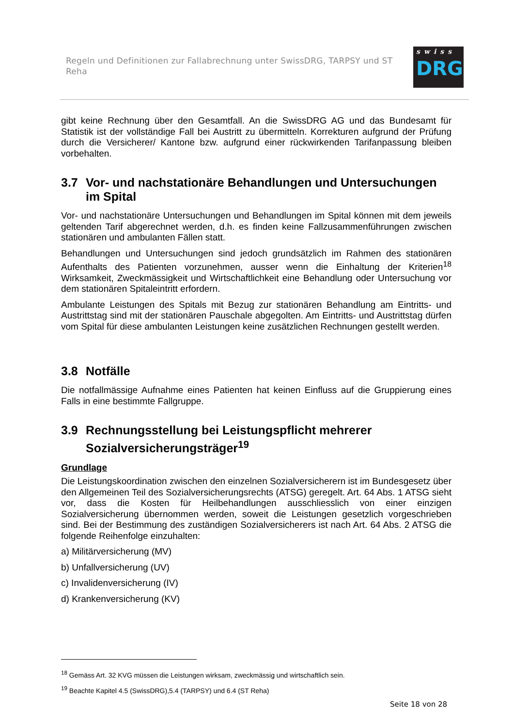Regeln und Definitionen zur Fallabrechnung unter SwissDRG, TARPSY und ST Reha
swiss
DRG
gibt keine Rechnung über den Gesamtfall. An die SwissDRG AG und das Bundesamt für Statistik ist der vollständige Fall bei Austritt zu übermitteln. Korrekturen aufgrund der Prüfung durch die Versicherer/ Kantone bzw. aufgrund einer rückwirkenden Tarifanpassung bleiben vorbehalten.
3.7 Vor- und nachstationäre Behandlungen und Untersuchungen im Spital
Vor- und nachstationäre Untersuchungen und Behandlungen im Spital können mit dem jeweils geltenden Tarif abgerechnet werden, d.h. es finden keine Fallzusammenführungen zwischen stationären und ambulanten Fällen statt.
Behandlungen und Untersuchungen sind jedoch grundsätzlich im Rahmen des stationären Aufenthalts des Patienten vorzunehmen, ausser wenn die Einhaltung der Kriterien<sup>18</sup> Wirksamkeit, Zweckmässigkeit und Wirtschaftlichkeit eine Behandlung oder Untersuchung vor dem stationären Spitaleintritt erfordern.
Ambulante Leistungen des Spitals mit Bezug zur stationären Behandlung am Eintritts- und Austrittstag sind mit der stationären Pauschale abgegolten. Am Eintritts- und Austrittstag dürfen vom Spital für diese ambulanten Leistungen keine zusätzlichen Rechnungen gestellt werden.
3.8 Notfälle
Die notfallmässige Aufnahme eines Patienten hat keinen Einfluss auf die Gruppierung eines Falls in eine bestimmte Fallgruppe.
3.9 Rechnungsstellung bei Leistungspflicht mehrerer Sozialversicherungsträger<sup>19</sup>
Grundlage
Die Leistungskoordination zwischen den einzelnen Sozialversicherern ist im Bundesgesetz über den Allgemeinen Teil des Sozialversicherungsrechts (ATSG) geregelt. Art. 64 Abs. 1 ATSG sieht vor, dass die Kosten für Heilbehandlungen ausschliesslich von einer einzigen Sozialversicherung übernommen werden, soweit die Leistungen gesetzlich vorgeschrieben sind. Bei der Bestimmung des zuständigen Sozialversicherers ist nach Art. 64 Abs. 2 ATSG die folgende Reihenfolge einzuhalten:
a) Militärversicherung (MV)
b) Unfallversicherung (UV)
c) Invalidenversicherung (IV)
d) Krankenversicherung (KV)
<sup>18</sup> Gemäss Art. 32 KVG müssen die Leistungen wirksam, zweckmässig und wirtschaftlich sein.
<sup>19</sup> Beachte Kapitel 4.5 (SwissDRG),5.4 (TARPSY) und 6.4 (ST Reha)
Seite 18 von 28